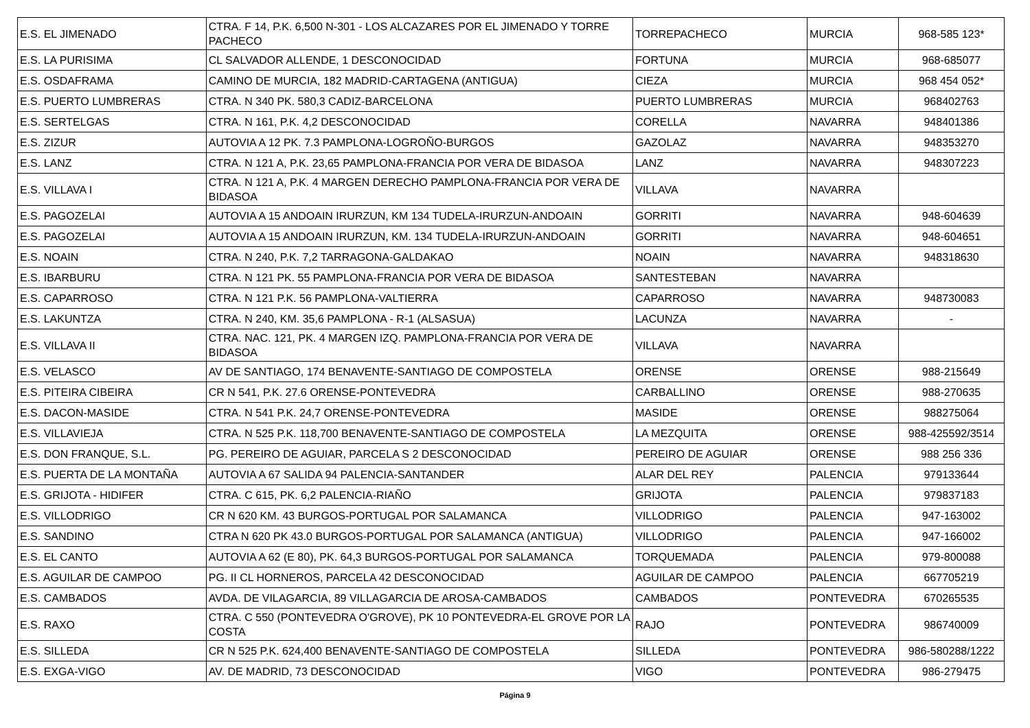| E.S. EL JIMENADO | CTRA. F 14, P.K. 6,500 N-301 - LOS ALCAZARES POR EL JIMENADO Y TORRE PACHECO | TORREPACHECO | MURCIA | 968-585 123* |
| E.S. LA PURISIMA | CL SALVADOR ALLENDE, 1 DESCONOCIDAD | FORTUNA | MURCIA | 968-685077 |
| E.S. OSDAFRAMA | CAMINO DE MURCIA, 182 MADRID-CARTAGENA (ANTIGUA) | CIEZA | MURCIA | 968 454 052* |
| E.S. PUERTO LUMBRERAS | CTRA. N 340 PK. 580,3 CADIZ-BARCELONA | PUERTO LUMBRERAS | MURCIA | 968402763 |
| E.S. SERTELGAS | CTRA. N 161, P.K. 4,2 DESCONOCIDAD | CORELLA | NAVARRA | 948401386 |
| E.S. ZIZUR | AUTOVIA A 12 PK. 7.3 PAMPLONA-LOGROÑO-BURGOS | GAZOLAZ | NAVARRA | 948353270 |
| E.S. LANZ | CTRA. N 121 A, P.K. 23,65 PAMPLONA-FRANCIA POR VERA DE BIDASOA | LANZ | NAVARRA | 948307223 |
| E.S. VILLAVA I | CTRA. N 121 A, P.K. 4 MARGEN DERECHO PAMPLONA-FRANCIA POR VERA DE BIDASOA | VILLAVA | NAVARRA | |
| E.S. PAGOZELAI | AUTOVIA A 15 ANDOAIN IRURZUN, KM 134 TUDELA-IRURZUN-ANDOAIN | GORRITI | NAVARRA | 948-604639 |
| E.S. PAGOZELAI | AUTOVIA A 15 ANDOAIN IRURZUN, KM. 134 TUDELA-IRURZUN-ANDOAIN | GORRITI | NAVARRA | 948-604651 |
| E.S. NOAIN | CTRA. N 240, P.K. 7,2 TARRAGONA-GALDAKAO | NOAIN | NAVARRA | 948318630 |
| E.S. IBARBURU | CTRA. N 121 PK. 55 PAMPLONA-FRANCIA POR VERA DE BIDASOA | SANTESTEBAN | NAVARRA | |
| E.S. CAPARROSO | CTRA. N 121 P.K. 56 PAMPLONA-VALTIERRA | CAPARROSO | NAVARRA | 948730083 |
| E.S. LAKUNTZA | CTRA. N 240, KM. 35,6 PAMPLONA - R-1 (ALSASUA) | LACUNZA | NAVARRA | - |
| E.S. VILLAVA II | CTRA. NAC. 121, PK. 4 MARGEN IZQ. PAMPLONA-FRANCIA POR VERA DE BIDASOA | VILLAVA | NAVARRA | |
| E.S. VELASCO | AV DE SANTIAGO, 174 BENAVENTE-SANTIAGO DE COMPOSTELA | ORENSE | ORENSE | 988-215649 |
| E.S. PITEIRA CIBEIRA | CR N 541, P.K. 27.6 ORENSE-PONTEVEDRA | CARBALLINO | ORENSE | 988-270635 |
| E.S. DACON-MASIDE | CTRA. N 541 P.K. 24,7 ORENSE-PONTEVEDRA | MASIDE | ORENSE | 988275064 |
| E.S. VILLAVIEJA | CTRA. N 525 P.K. 118,700 BENAVENTE-SANTIAGO DE COMPOSTELA | LA MEZQUITA | ORENSE | 988-425592/3514 |
| E.S. DON FRANQUE, S.L. | PG. PEREIRO DE AGUIAR, PARCELA S 2 DESCONOCIDAD | PEREIRO DE AGUIAR | ORENSE | 988 256 336 |
| E.S. PUERTA DE LA MONTAÑA | AUTOVIA A 67 SALIDA 94 PALENCIA-SANTANDER | ALAR DEL REY | PALENCIA | 979133644 |
| E.S. GRIJOTA - HIDIFER | CTRA. C 615, PK. 6,2 PALENCIA-RIAÑO | GRIJOTA | PALENCIA | 979837183 |
| E.S. VILLODRIGO | CR N 620 KM. 43 BURGOS-PORTUGAL POR SALAMANCA | VILLODRIGO | PALENCIA | 947-163002 |
| E.S. SANDINO | CTRA N 620 PK 43.0 BURGOS-PORTUGAL POR SALAMANCA (ANTIGUA) | VILLODRIGO | PALENCIA | 947-166002 |
| E.S. EL CANTO | AUTOVIA A 62 (E 80), PK. 64,3 BURGOS-PORTUGAL POR SALAMANCA | TORQUEMADA | PALENCIA | 979-800088 |
| E.S. AGUILAR DE CAMPOO | PG. II CL HORNEROS, PARCELA 42 DESCONOCIDAD | AGUILAR DE CAMPOO | PALENCIA | 667705219 |
| E.S. CAMBADOS | AVDA. DE VILAGARCIA, 89 VILLAGARCIA DE AROSA-CAMBADOS | CAMBADOS | PONTEVEDRA | 670265535 |
| E.S. RAXO | CTRA. C 550 (PONTEVEDRA O'GROVE), PK 10 PONTEVEDRA-EL GROVE POR LA COSTA | RAJO | PONTEVEDRA | 986740009 |
| E.S. SILLEDA | CR N 525 P.K. 624,400 BENAVENTE-SANTIAGO DE COMPOSTELA | SILLEDA | PONTEVEDRA | 986-580288/1222 |
| E.S. EXGA-VIGO | AV. DE MADRID, 73 DESCONOCIDAD | VIGO | PONTEVEDRA | 986-279475 |
Página 9